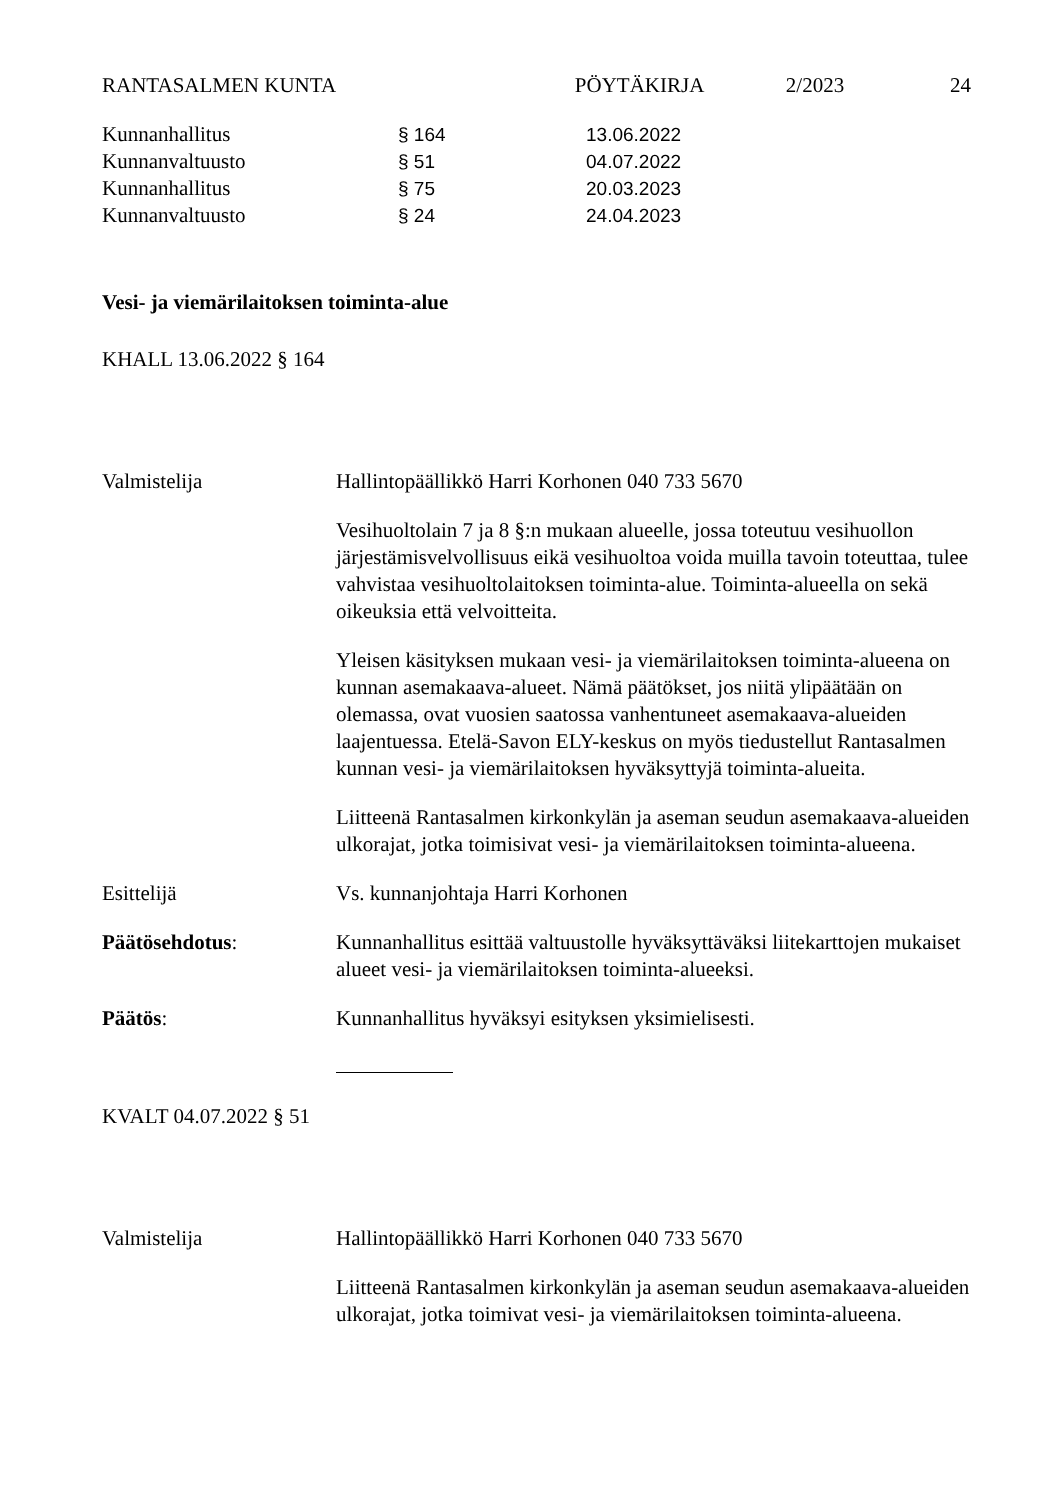RANTASALMEN KUNTA PÖYTÄKIRJA 2/2023 24
Kunnanhallitus § 164 13.06.2022
Kunnanvaltuusto § 51 04.07.2022
Kunnanhallitus § 75 20.03.2023
Kunnanvaltuusto § 24 24.04.2023
Vesi- ja viemärilaitoksen toiminta-alue
KHALL 13.06.2022 § 164
Valmistelija Hallintopäällikkö Harri Korhonen 040 733 5670
Vesihuoltolain 7 ja 8 §:n mukaan alueelle, jossa toteutuu vesihuollon järjestämisvelvollisuus eikä vesihuoltoa voida muilla tavoin toteuttaa, tulee vahvistaa vesihuoltolaitoksen toiminta-alue. Toiminta-alueella on sekä oikeuksia että velvoitteita.
Yleisen käsityksen mukaan vesi- ja viemärilaitoksen toiminta-alueena on kunnan asemakaava-alueet. Nämä päätökset, jos niitä ylipäätään on olemassa, ovat vuosien saatossa vanhentuneet asemakaava-alueiden laajentuessa. Etelä-Savon ELY-keskus on myös tiedustellut Rantasalmen kunnan vesi- ja viemärilaitoksen hyväksyttyjä toiminta-alueita.
Liitteenä Rantasalmen kirkonkylän ja aseman seudun asemakaava-alueiden ulkorajat, jotka toimisivat vesi- ja viemärilaitoksen toiminta-alueena.
Esittelijä Vs. kunnanjohtaja Harri Korhonen
Päätösehdotus: Kunnanhallitus esittää valtuustolle hyväksyttäväksi liitekarttojen mukaiset alueet vesi- ja viemärilaitoksen toiminta-alueeksi.
Päätös: Kunnanhallitus hyväksyi esityksen yksimielisesti.
KVALT 04.07.2022 § 51
Valmistelija Hallintopäällikkö Harri Korhonen 040 733 5670
Liitteenä Rantasalmen kirkonkylän ja aseman seudun asemakaava-alueiden ulkorajat, jotka toimivat vesi- ja viemärilaitoksen toiminta-alueena.